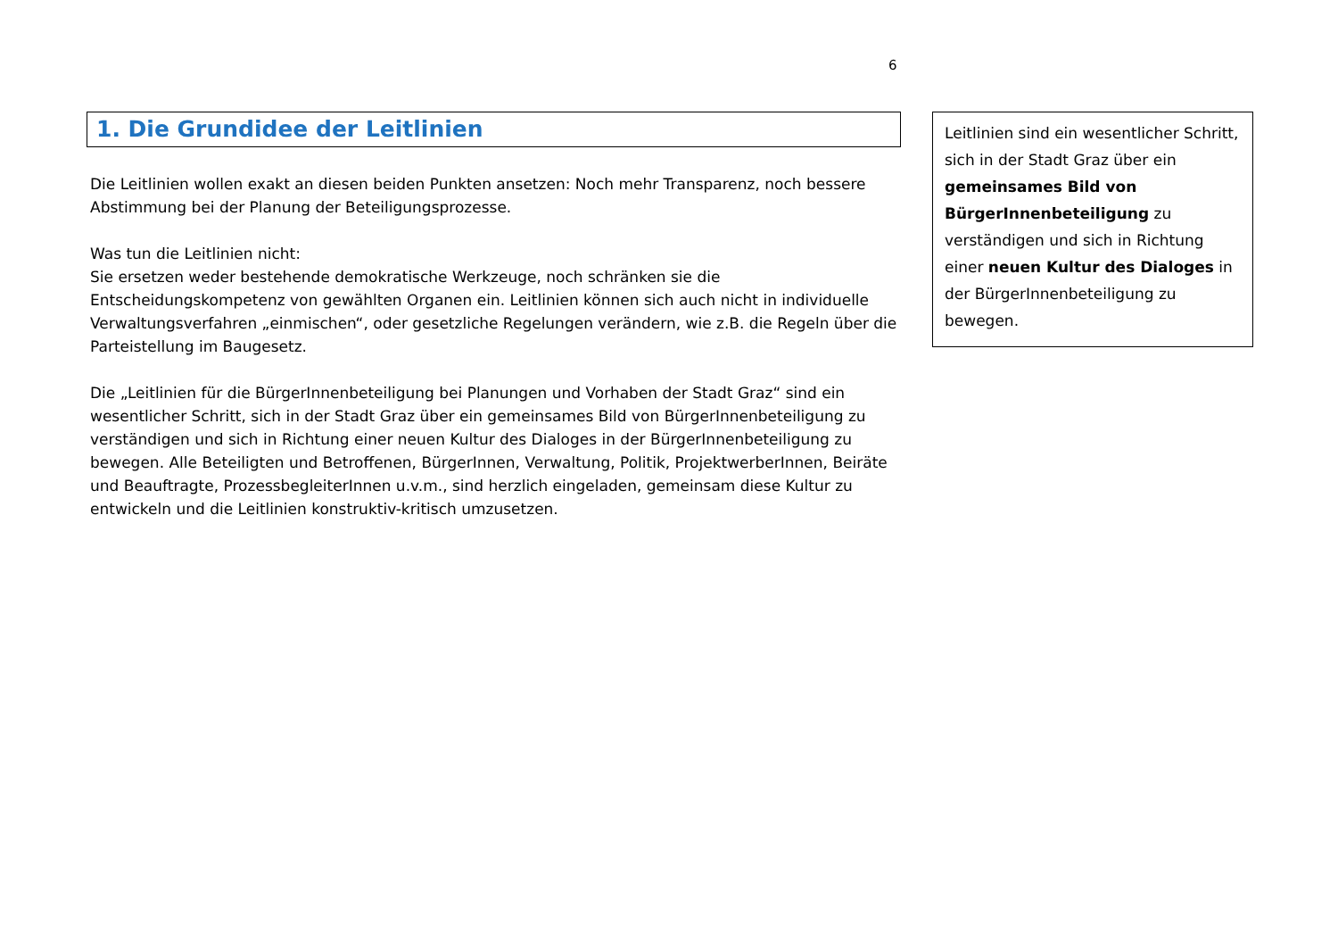6
1. Die Grundidee der Leitlinien
Die Leitlinien wollen exakt an diesen beiden Punkten ansetzen: Noch mehr Transparenz, noch bessere Abstimmung bei der Planung der Beteiligungsprozesse.
Was tun die Leitlinien nicht:
Sie ersetzen weder bestehende demokratische Werkzeuge, noch schränken sie die Entscheidungskompetenz von gewählten Organen ein. Leitlinien können sich auch nicht in individuelle Verwaltungsverfahren „einmischen“, oder gesetzliche Regelungen verändern, wie z.B. die Regeln über die Parteistellung im Baugesetz.
Die „Leitlinien für die BürgerInnenbeteiligung bei Planungen und Vorhaben der Stadt Graz“ sind ein wesentlicher Schritt, sich in der Stadt Graz über ein gemeinsames Bild von BürgerInnenbeteiligung zu verständigen und sich in Richtung einer neuen Kultur des Dialoges in der BürgerInnenbeteiligung zu bewegen. Alle Beteiligten und Betroffenen, BürgerInnen, Verwaltung, Politik, ProjektwerberInnen, Beiräte und Beauftragte, ProzessbegleiterInnen u.v.m., sind herzlich eingeladen, gemeinsam diese Kultur zu entwickeln und die Leitlinien konstruktiv-kritisch umzusetzen.
Leitlinien sind ein wesentlicher Schritt, sich in der Stadt Graz über ein gemeinsames Bild von BürgerInnenbeteiligung zu verständigen und sich in Richtung einer neuen Kultur des Dialoges in der BürgerInnenbeteiligung zu bewegen.